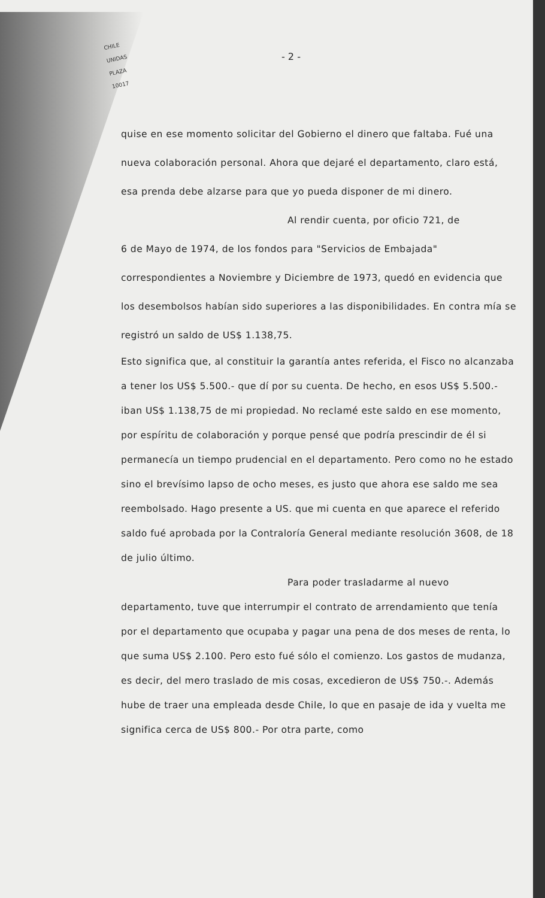CHILE
UNIDAS
PLAZA
10017
- 2 -
quise en ese momento solicitar del Gobierno el dinero que faltaba. Fué una nueva colaboración personal. Ahora que dejaré el departamento, claro está, esa prenda debe alzarse para que yo pueda disponer de mi dinero.
Al rendir cuenta, por oficio 721, de
6 de Mayo de 1974, de los fondos para "Servicios de Embajada" correspondientes a Noviembre y Diciembre de 1973, quedó en evidencia que los desembolsos habían sido superiores a las disponibilidades. En contra mía se registró un saldo de US$ 1.138,75.
Esto significa que, al constituir la garantía antes referida, el Fisco no alcanzaba a tener los US$ 5.500.- que dí por su cuenta. De hecho, en esos US$ 5.500.- iban US$ 1.138,75 de mi propiedad. No reclamé este saldo en ese momento, por espíritu de colaboración y porque pensé que podría prescindir de él si permanecía un tiempo prudencial en el departamento. Pero como no he estado sino el brevísimo lapso de ocho meses, es justo que ahora ese saldo me sea reembolsado. Hago presente a US. que mi cuenta en que aparece el referido saldo fué aprobada por la Contraloría General mediante resolución 3608, de 18 de julio último.
Para poder trasladarme al nuevo
departamento, tuve que interrumpir el contrato de arrendamiento que tenía por el departamento que ocupaba y pagar una pena de dos meses de renta, lo que suma US$ 2.100. Pero esto fué sólo el comienzo. Los gastos de mudanza, es decir, del mero traslado de mis cosas, excedieron de US$ 750.-. Además hube de traer una empleada desde Chile, lo que en pasaje de ida y vuelta me significa cerca de US$ 800.- Por otra parte, como